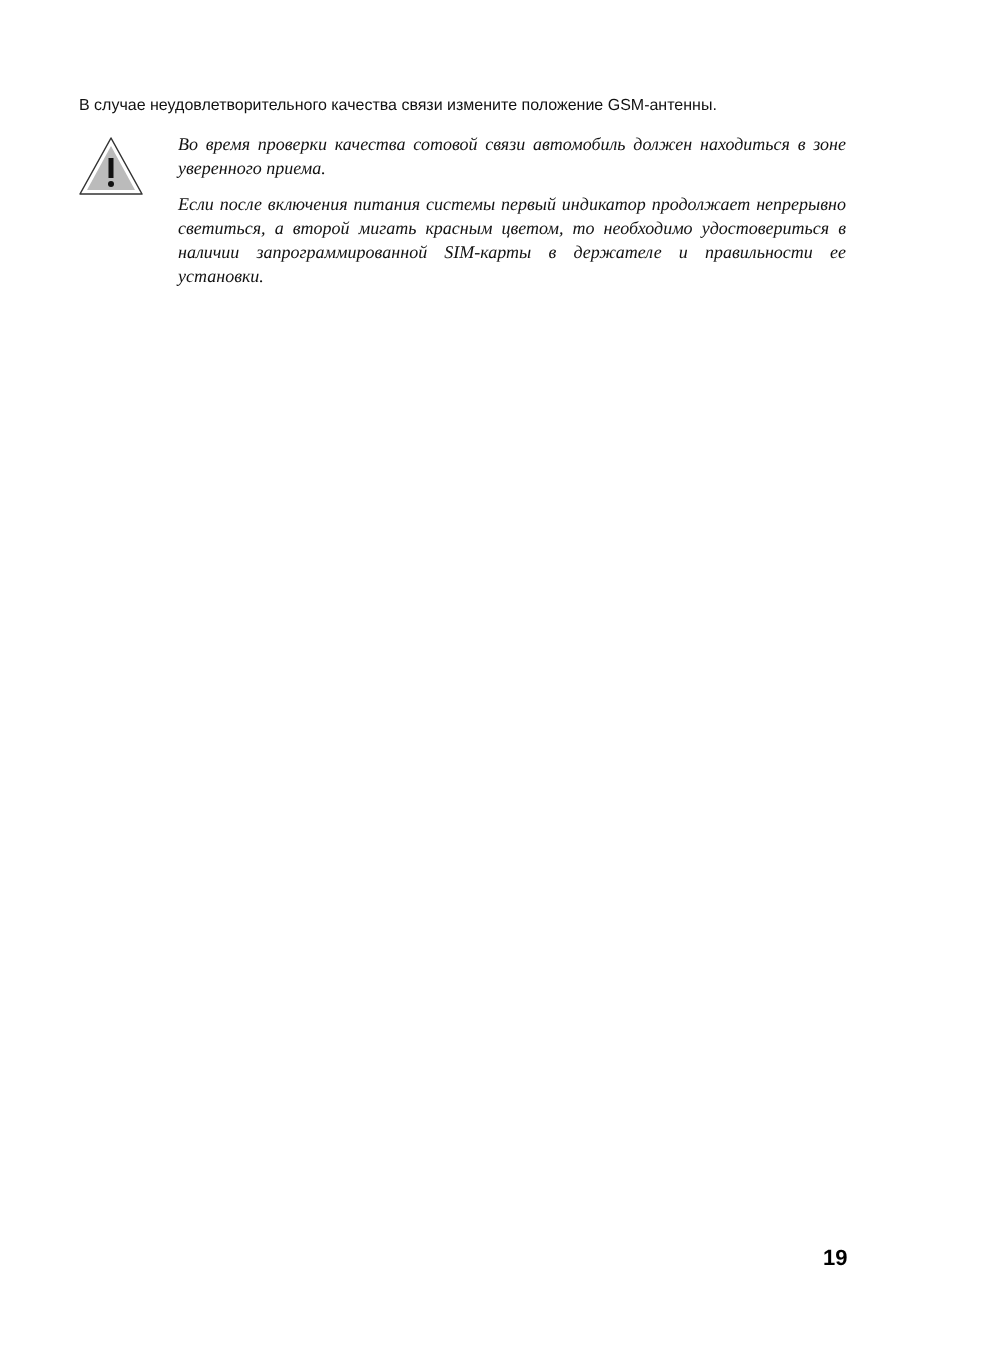В случае неудовлетворительного качества связи измените положение GSM-антенны.
Во время проверки качества сотовой связи автомобиль должен находиться в зоне уверенного приема.
Если после включения питания системы первый индикатор продолжает непрерывно светиться, а второй мигать красным цветом, то необходимо удостовериться в наличии запрограммированной SIM-карты в держателе и правильности ее установки.
19